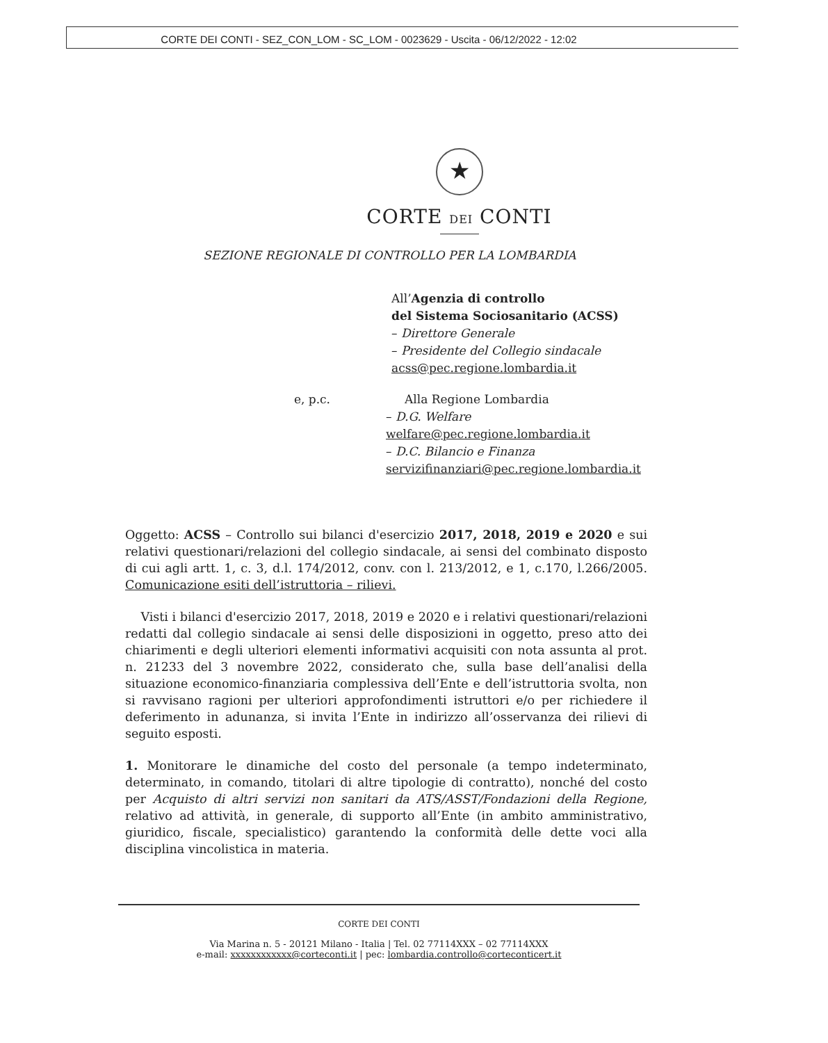CORTE DEI CONTI - SEZ_CON_LOM - SC_LOM - 0023629 - Uscita - 06/12/2022 - 12:02
★
CORTE DEI CONTI
SEZIONE REGIONALE DI CONTROLLO PER LA LOMBARDIA
All’Agenzia di controllo
del Sistema Sociosanitario (ACSS)
– Direttore Generale
– Presidente del Collegio sindacale
acss@pec.regione.lombardia.it
e, p.c. Alla Regione Lombardia
– D.G. Welfare
welfare@pec.regione.lombardia.it
– D.C. Bilancio e Finanza
servizifinanziari@pec.regione.lombardia.it
Oggetto: ACSS – Controllo sui bilanci d'esercizio 2017, 2018, 2019 e 2020 e sui relativi questionari/relazioni del collegio sindacale, ai sensi del combinato disposto di cui agli artt. 1, c. 3, d.l. 174/2012, conv. con l. 213/2012, e 1, c.170, l.266/2005. Comunicazione esiti dell’istruttoria – rilievi.
Visti i bilanci d'esercizio 2017, 2018, 2019 e 2020 e i relativi questionari/relazioni redatti dal collegio sindacale ai sensi delle disposizioni in oggetto, preso atto dei chiarimenti e degli ulteriori elementi informativi acquisiti con nota assunta al prot. n. 21233 del 3 novembre 2022, considerato che, sulla base dell’analisi della situazione economico-finanziaria complessiva dell’Ente e dell’istruttoria svolta, non si ravvisano ragioni per ulteriori approfondimenti istruttori e/o per richiedere il deferimento in adunanza, si invita l’Ente in indirizzo all’osservanza dei rilievi di seguito esposti.
1. Monitorare le dinamiche del costo del personale (a tempo indeterminato, determinato, in comando, titolari di altre tipologie di contratto), nonché del costo per Acquisto di altri servizi non sanitari da ATS/ASST/Fondazioni della Regione, relativo ad attività, in generale, di supporto all’Ente (in ambito amministrativo, giuridico, fiscale, specialistico) garantendo la conformità delle dette voci alla disciplina vincolistica in materia.
CORTE DEI CONTI
Via Marina n. 5 - 20121 Milano - Italia | Tel. 02 77114XXX – 02 77114XXX
e-mail: xxxxxxxxxxxx@corteconti.it | pec: lombardia.controllo@corteconticert.it